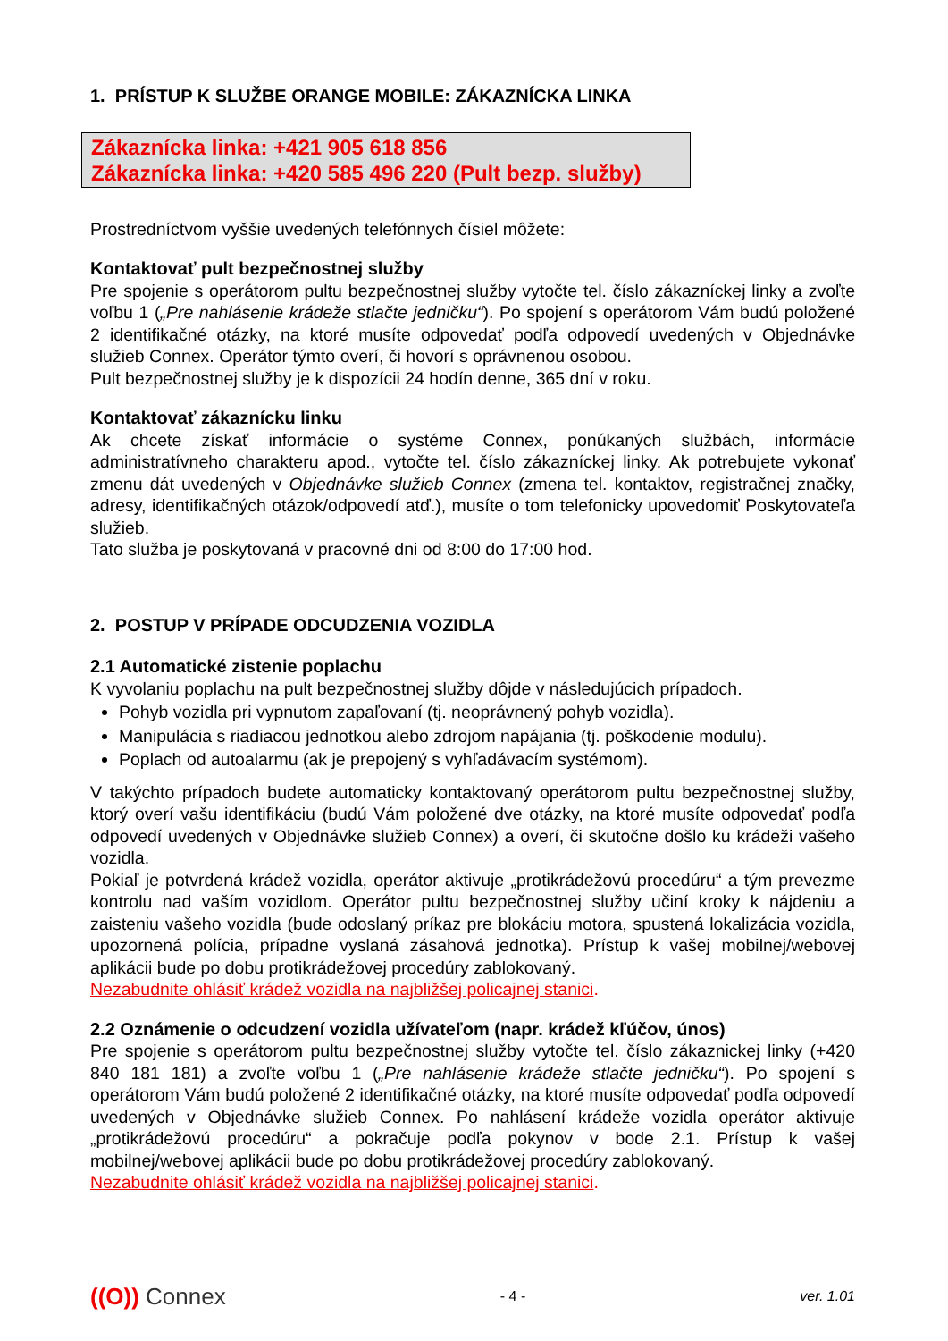1. PRÍSTUP K SLUŽBE ORANGE MOBILE: ZÁKAZNÍCKA LINKA
Zákaznícka linka: +421 905 618 856
Zákaznícka linka: +420 585 496 220 (Pult bezp. služby)
Prostredníctvom vyššie uvedených telefónnych čísiel môžete:
Kontaktovať pult bezpečnostnej služby
Pre spojenie s operátorom pultu bezpečnostnej služby vytočte tel. číslo zákazníckej linky a zvoľte voľbu 1 („Pre nahlásenie krádeže stlačte jedničku“). Po spojení s operátorom Vám budú položené 2 identifikačné otázky, na ktoré musíte odpovedať podľa odpovedí uvedených v Objednávke služieb Connex. Operátor týmto overí, či hovorí s oprávnenou osobou.
Pult bezpečnostnej služby je k dispozícii 24 hodín denne, 365 dní v roku.
Kontaktovať zákaznícku linku
Ak chcete získať informácie o systéme Connex, ponúkaných službách, informácie administratívneho charakteru apod., vytočte tel. číslo zákazníckej linky. Ak potrebujete vykonať zmenu dát uvedených v Objednávke služieb Connex (zmena tel. kontaktov, registračnej značky, adresy, identifikačných otázok/odpovedí atď.), musíte o tom telefonicky upovedomiť Poskytovateľa služieb.
Tato služba je poskytovaná v pracovné dni od 8:00 do 17:00 hod.
2. POSTUP V PRÍPADE ODCUDZENIA VOZIDLA
2.1 Automatické zistenie poplachu
K vyvolaniu poplachu na pult bezpečnostnej služby dôjde v následujúcich prípadoch.
Pohyb vozidla pri vypnutom zapaľovaní (tj. neoprávnený pohyb vozidla).
Manipulácia s riadiacou jednotkou alebo zdrojom napájania (tj. poškodenie modulu).
Poplach od autoalarmu (ak je prepojený s vyhľadávacím systémom).
V takýchto prípadoch budete automaticky kontaktovaný operátorom pultu bezpečnostnej služby, ktorý overí vašu identifikáciu (budú Vám položené dve otázky, na ktoré musíte odpovedať podľa odpovedí uvedených v Objednávke služieb Connex) a overí, či skutočne došlo ku krádeži vašeho vozidla.
Pokiaľ je potvrdená krádež vozidla, operátor aktivuje „protikrádežovú procedúru“ a tým prevezme kontrolu nad vaším vozidlom. Operátor pultu bezpečnostnej služby učiní kroky k nájdeniu a zaisteniu vašeho vozidla (bude odoslaný príkaz pre blokáciu motora, spustená lokalizácia vozidla, upozornená polícia, prípadne vyslaná zásahová jednotka). Prístup k vašej mobilnej/webovej aplikácii bude po dobu protikrádežovej procedúry zablokovaný.
Nezabudnite ohlásiť krádež vozidla na najbližšej policajnej stanici.
2.2 Oznámenie o odcudzení vozidla užívateľom (napr. krádež kľúčov, únos)
Pre spojenie s operátorom pultu bezpečnostnej služby vytočte tel. číslo zákaznickej linky (+420 840 181 181) a zvoľte voľbu 1 („Pre nahlásenie krádeže stlačte jedničku“). Po spojení s operátorom Vám budú položené 2 identifikačné otázky, na ktoré musíte odpovedať podľa odpovedí uvedených v Objednávke služieb Connex. Po nahlásení krádeže vozidla operátor aktivuje „protikrádežovú procedúru“ a pokračuje podľa pokynov v bode 2.1. Prístup k vašej mobilnej/webovej aplikácii bude po dobu protikrádežovej procedúry zablokovaný.
Nezabudnite ohlásiť krádež vozidla na najbližšej policajnej stanici.
((O)) Connex
- 4 - ver. 1.01